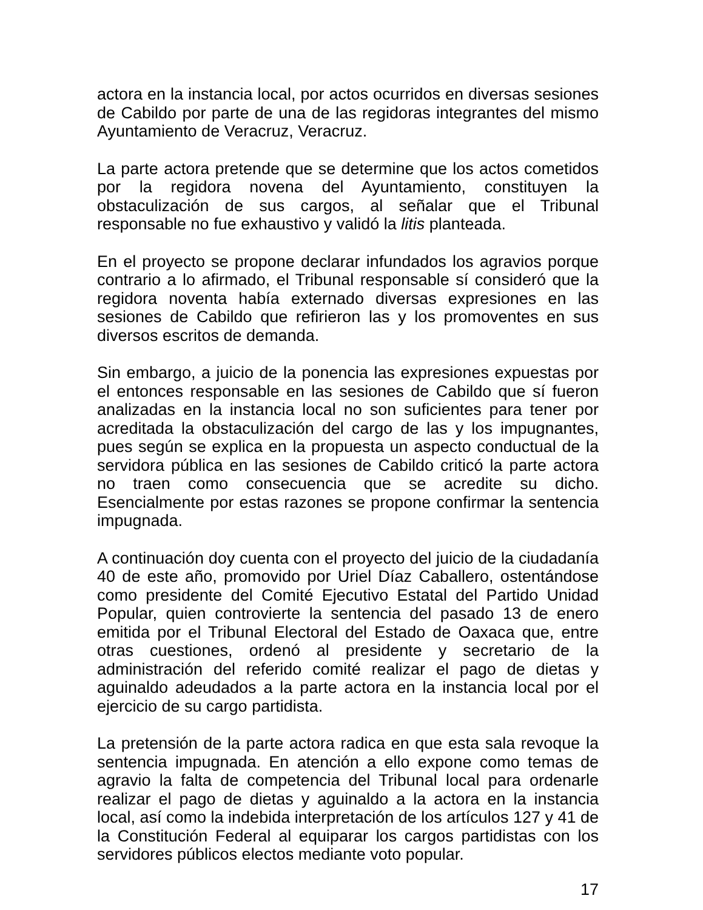actora en la instancia local, por actos ocurridos en diversas sesiones de Cabildo por parte de una de las regidoras integrantes del mismo Ayuntamiento de Veracruz, Veracruz.
La parte actora pretende que se determine que los actos cometidos por la regidora novena del Ayuntamiento, constituyen la obstaculización de sus cargos, al señalar que el Tribunal responsable no fue exhaustivo y validó la litis planteada.
En el proyecto se propone declarar infundados los agravios porque contrario a lo afirmado, el Tribunal responsable sí consideró que la regidora noventa había externado diversas expresiones en las sesiones de Cabildo que refirieron las y los promoventes en sus diversos escritos de demanda.
Sin embargo, a juicio de la ponencia las expresiones expuestas por el entonces responsable en las sesiones de Cabildo que sí fueron analizadas en la instancia local no son suficientes para tener por acreditada la obstaculización del cargo de las y los impugnantes, pues según se explica en la propuesta un aspecto conductual de la servidora pública en las sesiones de Cabildo criticó la parte actora no traen como consecuencia que se acredite su dicho. Esencialmente por estas razones se propone confirmar la sentencia impugnada.
A continuación doy cuenta con el proyecto del juicio de la ciudadanía 40 de este año, promovido por Uriel Díaz Caballero, ostentándose como presidente del Comité Ejecutivo Estatal del Partido Unidad Popular, quien controvierte la sentencia del pasado 13 de enero emitida por el Tribunal Electoral del Estado de Oaxaca que, entre otras cuestiones, ordenó al presidente y secretario de la administración del referido comité realizar el pago de dietas y aguinaldo adeudados a la parte actora en la instancia local por el ejercicio de su cargo partidista.
La pretensión de la parte actora radica en que esta sala revoque la sentencia impugnada. En atención a ello expone como temas de agravio la falta de competencia del Tribunal local para ordenarle realizar el pago de dietas y aguinaldo a la actora en la instancia local, así como la indebida interpretación de los artículos 127 y 41 de la Constitución Federal al equiparar los cargos partidistas con los servidores públicos electos mediante voto popular.
17